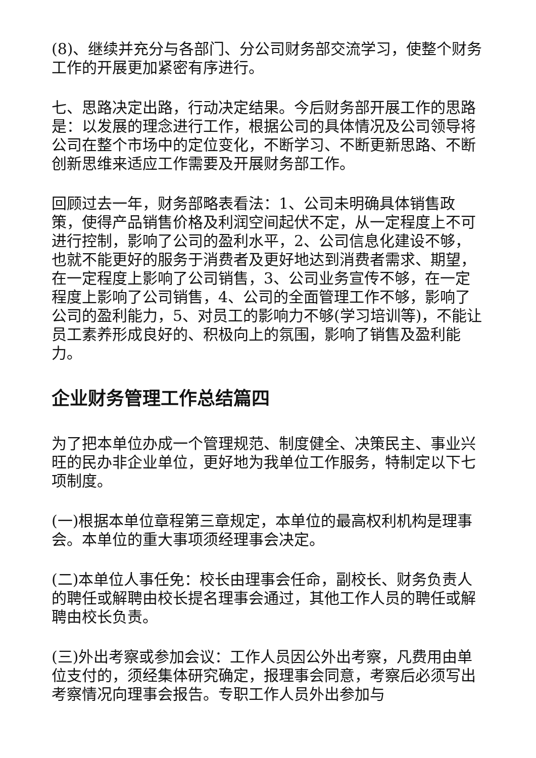(8)、继续并充分与各部门、分公司财务部交流学习，使整个财务工作的开展更加紧密有序进行。
七、思路决定出路，行动决定结果。今后财务部开展工作的思路是：以发展的理念进行工作，根据公司的具体情况及公司领导将公司在整个市场中的定位变化，不断学习、不断更新思路、不断创新思维来适应工作需要及开展财务部工作。
回顾过去一年，财务部略表看法：1、公司未明确具体销售政策，使得产品销售价格及利润空间起伏不定，从一定程度上不可进行控制，影响了公司的盈利水平，2、公司信息化建设不够，也就不能更好的服务于消费者及更好地达到消费者需求、期望，在一定程度上影响了公司销售，3、公司业务宣传不够，在一定程度上影响了公司销售，4、公司的全面管理工作不够，影响了公司的盈利能力，5、对员工的影响力不够(学习培训等)，不能让员工素养形成良好的、积极向上的氛围，影响了销售及盈利能力。
企业财务管理工作总结篇四
为了把本单位办成一个管理规范、制度健全、决策民主、事业兴旺的民办非企业单位，更好地为我单位工作服务，特制定以下七项制度。
(一)根据本单位章程第三章规定，本单位的最高权利机构是理事会。本单位的重大事项须经理事会决定。
(二)本单位人事任免：校长由理事会任命，副校长、财务负责人的聘任或解聘由校长提名理事会通过，其他工作人员的聘任或解聘由校长负责。
(三)外出考察或参加会议：工作人员因公外出考察，凡费用由单位支付的，须经集体研究确定，报理事会同意，考察后必须写出考察情况向理事会报告。专职工作人员外出参加与